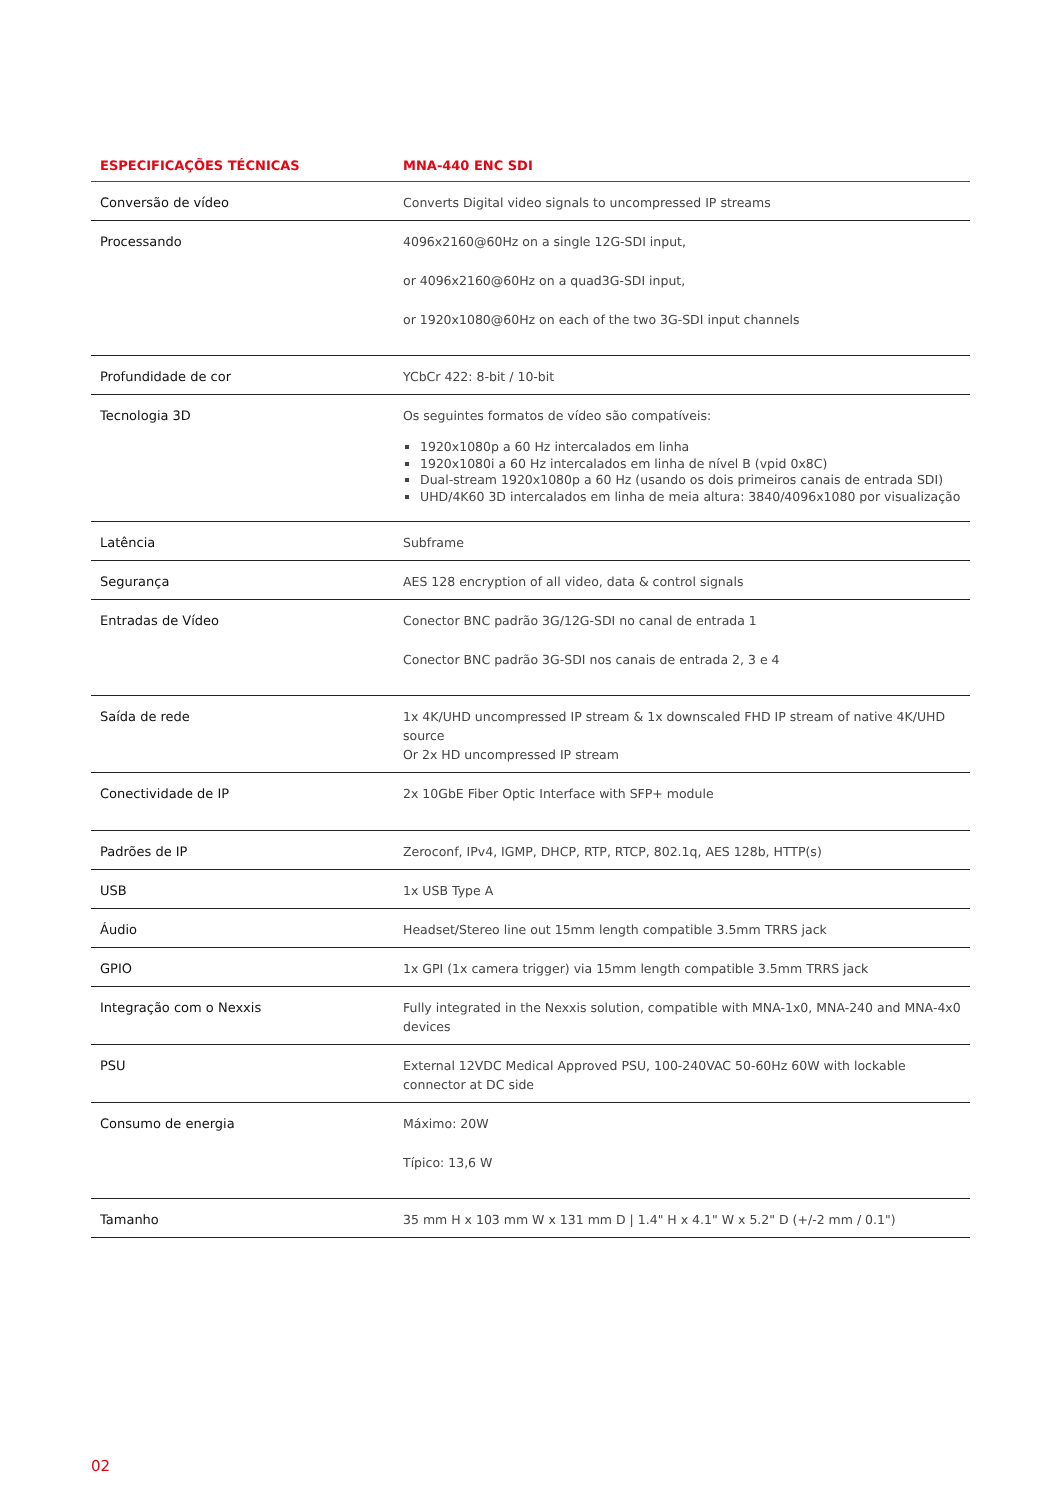| ESPECIFICAÇÕES TÉCNICAS | MNA-440 ENC SDI |
| --- | --- |
| Conversão de vídeo | Converts Digital video signals to uncompressed IP streams |
| Processando | 4096x2160@60Hz on a single 12G-SDI input, or 4096x2160@60Hz on a quad3G-SDI input, or 1920x1080@60Hz on each of the two 3G-SDI input channels |
| Profundidade de cor | YCbCr 422: 8-bit / 10-bit |
| Tecnologia 3D | Os seguintes formatos de vídeo são compatíveis: 1920x1080p a 60 Hz intercalados em linha 1920x1080i a 60 Hz intercalados em linha de nível B (vpid 0x8C) Dual-stream 1920x1080p a 60 Hz (usando os dois primeiros canais de entrada SDI) UHD/4K60 3D intercalados em linha de meia altura: 3840/4096x1080 por visualização |
| Latência | Subframe |
| Segurança | AES 128 encryption of all video, data & control signals |
| Entradas de Vídeo | Conector BNC padrão 3G/12G-SDI no canal de entrada 1 Conector BNC padrão 3G-SDI nos canais de entrada 2, 3 e 4 |
| Saída de rede | 1x 4K/UHD uncompressed IP stream & 1x downscaled FHD IP stream of native 4K/UHD source Or 2x HD uncompressed IP stream |
| Conectividade de IP | 2x 10GbE Fiber Optic Interface with SFP+ module |
| Padrões de IP | Zeroconf, IPv4, IGMP, DHCP, RTP, RTCP, 802.1q, AES 128b, HTTP(s) |
| USB | 1x USB Type A |
| Áudio | Headset/Stereo line out 15mm length compatible 3.5mm TRRS jack |
| GPIO | 1x GPI (1x camera trigger) via 15mm length compatible 3.5mm TRRS jack |
| Integração com o Nexxis | Fully integrated in the Nexxis solution, compatible with MNA-1x0, MNA-240 and MNA-4x0 devices |
| PSU | External 12VDC Medical Approved PSU, 100-240VAC 50-60Hz 60W with lockable connector at DC side |
| Consumo de energia | Máximo: 20W Típico: 13,6 W |
| Tamanho | 35 mm H x 103 mm W x 131 mm D / 1.4" H x 4.1" W x 5.2" D (+/-2 mm / 0.1") |
02